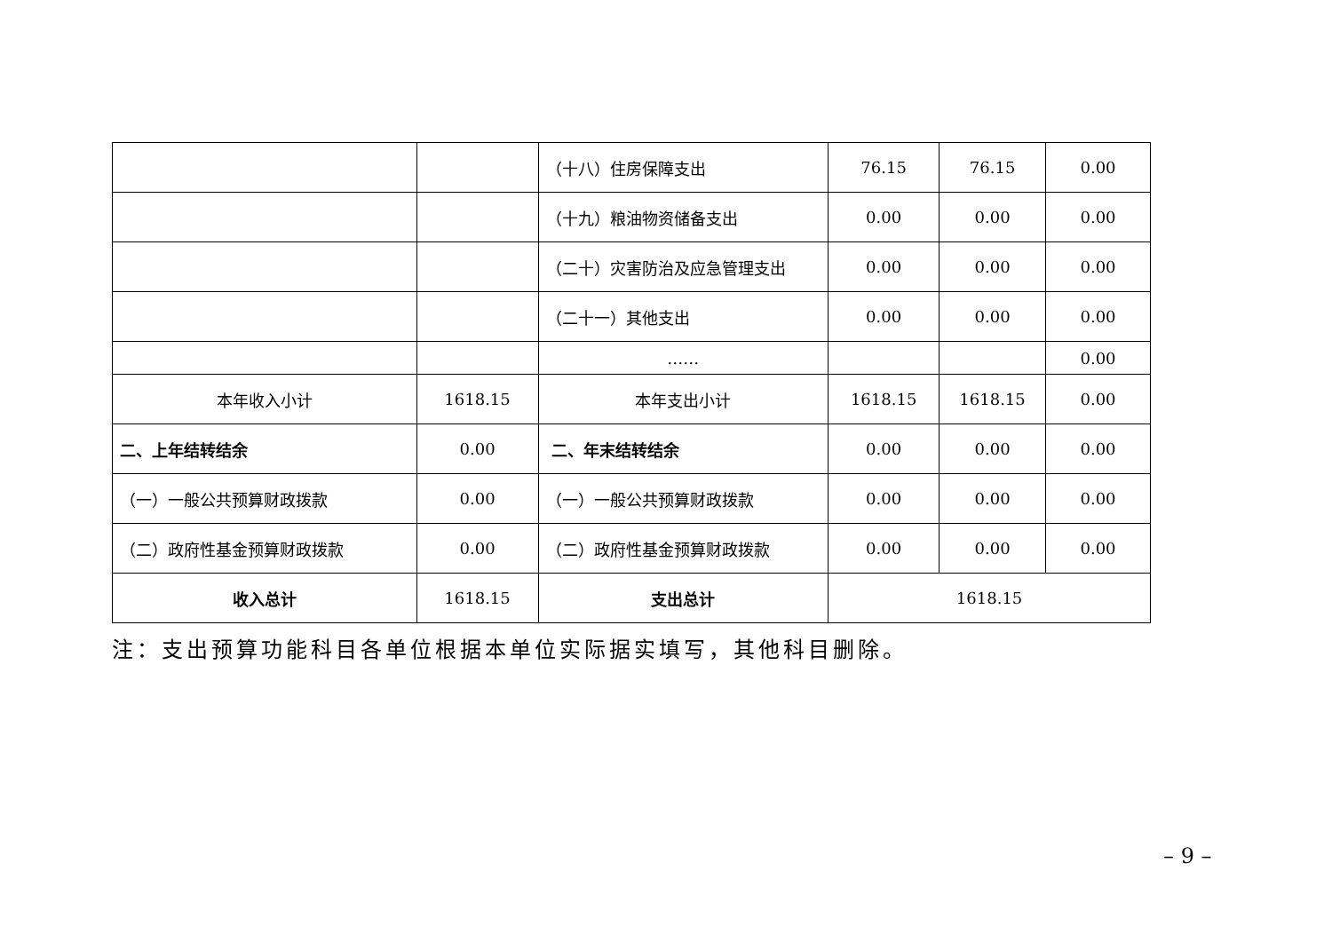| | | （十八）住房保障支出 | 76.15 | 76.15 | 0.00 |
| | | （十九）粮油物资储备支出 | 0.00 | 0.00 | 0.00 |
| | | （二十）灾害防治及应急管理支出 | 0.00 | 0.00 | 0.00 |
| | | （二十一）其他支出 | 0.00 | 0.00 | 0.00 |
| | | …… | | | 0.00 |
| 本年收入小计 | 1618.15 | 本年支出小计 | 1618.15 | 1618.15 | 0.00 |
| 二、上年结转结余 | 0.00 | 二、年末结转结余 | 0.00 | 0.00 | 0.00 |
| （一）一般公共预算财政拨款 | 0.00 | （一）一般公共预算财政拨款 | 0.00 | 0.00 | 0.00 |
| （二）政府性基金预算财政拨款 | 0.00 | （二）政府性基金预算财政拨款 | 0.00 | 0.00 | 0.00 |
| 收入总计 | 1618.15 | 支出总计 | 1618.15 | | |
注：支出预算功能科目各单位根据本单位实际据实填写，其他科目删除。
– 9 –